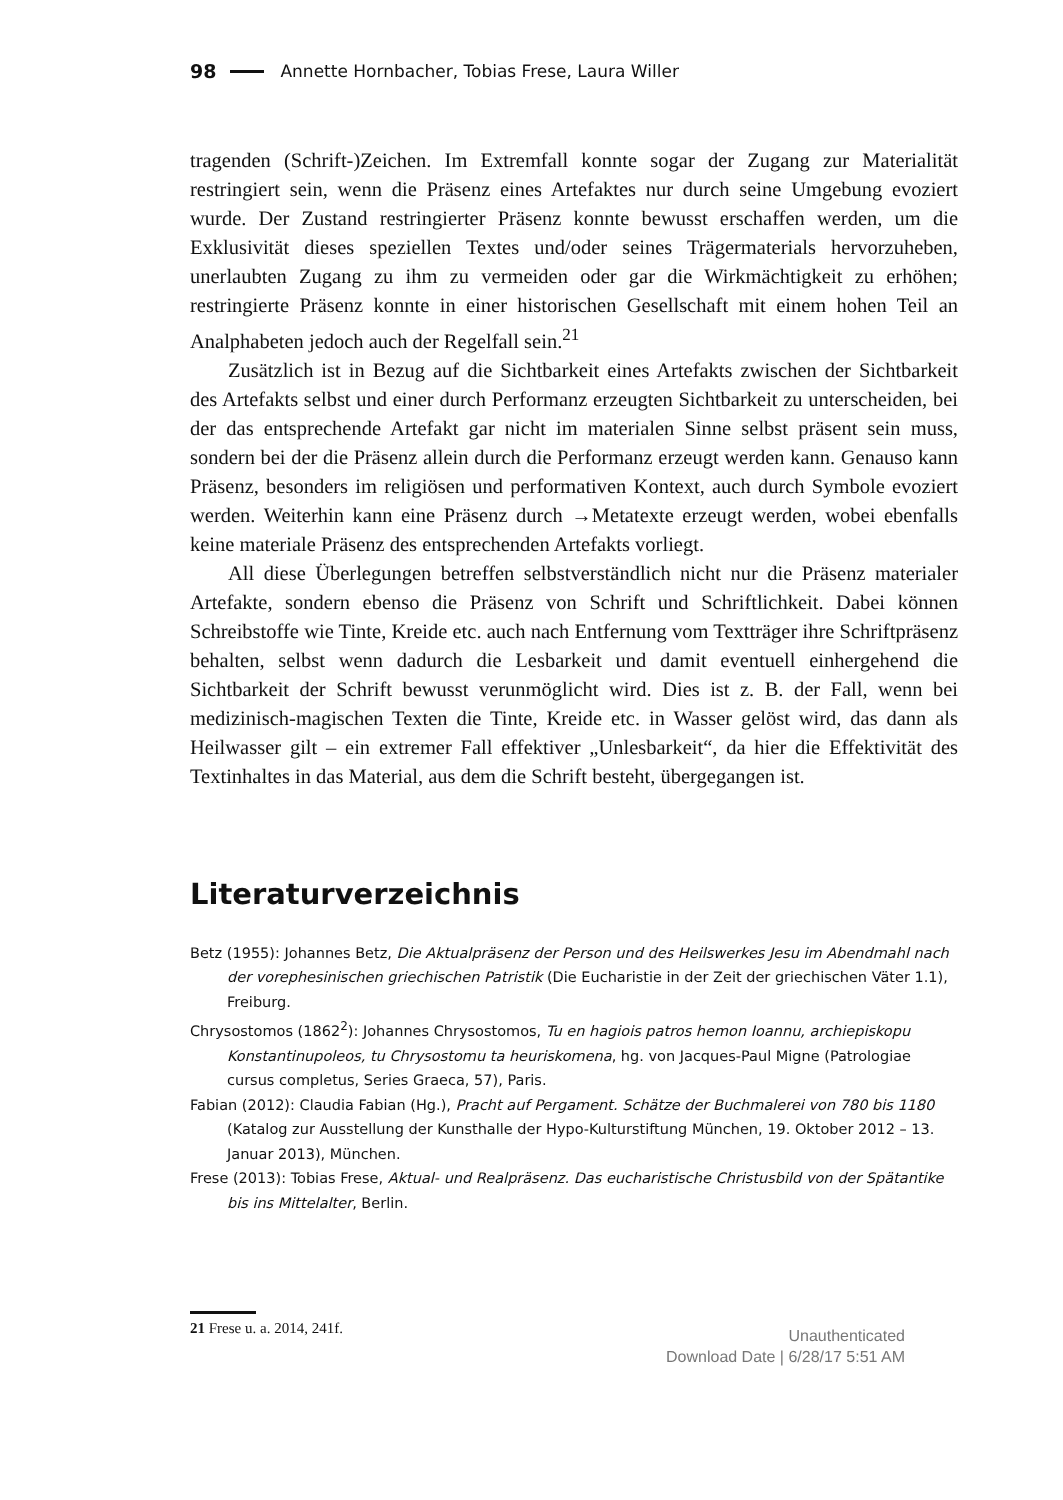98 Annette Hornbacher, Tobias Frese, Laura Willer
tragenden (Schrift-)Zeichen. Im Extremfall konnte sogar der Zugang zur Materialität restringiert sein, wenn die Präsenz eines Artefaktes nur durch seine Umgebung evoziert wurde. Der Zustand restringierter Präsenz konnte bewusst erschaffen werden, um die Exklusivität dieses speziellen Textes und/oder seines Trägermaterials hervorzuheben, unerlaubten Zugang zu ihm zu vermeiden oder gar die Wirkmächtigkeit zu erhöhen; restringierte Präsenz konnte in einer historischen Gesellschaft mit einem hohen Teil an Analphabeten jedoch auch der Regelfall sein.<sup>21</sup>
Zusätzlich ist in Bezug auf die Sichtbarkeit eines Artefakts zwischen der Sichtbarkeit des Artefakts selbst und einer durch Performanz erzeugten Sichtbarkeit zu unterscheiden, bei der das entsprechende Artefakt gar nicht im materialen Sinne selbst präsent sein muss, sondern bei der die Präsenz allein durch die Performanz erzeugt werden kann. Genauso kann Präsenz, besonders im religiösen und performativen Kontext, auch durch Symbole evoziert werden. Weiterhin kann eine Präsenz durch →Metatexte erzeugt werden, wobei ebenfalls keine materiale Präsenz des entsprechenden Artefakts vorliegt.
All diese Überlegungen betreffen selbstverständlich nicht nur die Präsenz materialer Artefakte, sondern ebenso die Präsenz von Schrift und Schriftlichkeit. Dabei können Schreibstoffe wie Tinte, Kreide etc. auch nach Entfernung vom Textträger ihre Schriftpräsenz behalten, selbst wenn dadurch die Lesbarkeit und damit eventuell einhergehend die Sichtbarkeit der Schrift bewusst verunmöglicht wird. Dies ist z. B. der Fall, wenn bei medizinisch-magischen Texten die Tinte, Kreide etc. in Wasser gelöst wird, das dann als Heilwasser gilt – ein extremer Fall effektiver „Unlesbarkeit“, da hier die Effektivität des Textinhaltes in das Material, aus dem die Schrift besteht, übergegangen ist.
Literaturverzeichnis
Betz (1955): Johannes Betz, Die Aktualpräsenz der Person und des Heilswerkes Jesu im Abendmahl nach der vorephesinischen griechischen Patristik (Die Eucharistie in der Zeit der griechischen Väter 1.1), Freiburg.
Chrysostomos (1862<sup>2</sup>): Johannes Chrysostomos, Tu en hagiois patros hemon Ioannu, archiepiskopu Konstantinupoleos, tu Chrysostomu ta heuriskomena, hg. von Jacques-Paul Migne (Patrologiae cursus completus, Series Graeca, 57), Paris.
Fabian (2012): Claudia Fabian (Hg.), Pracht auf Pergament. Schätze der Buchmalerei von 780 bis 1180 (Katalog zur Ausstellung der Kunsthalle der Hypo-Kulturstiftung München, 19. Oktober 2012 – 13. Januar 2013), München.
Frese (2013): Tobias Frese, Aktual- und Realpräsenz. Das eucharistische Christusbild von der Spätantike bis ins Mittelalter, Berlin.
21 Frese u. a. 2014, 241f.
Unauthenticated
Download Date | 6/28/17 5:51 AM